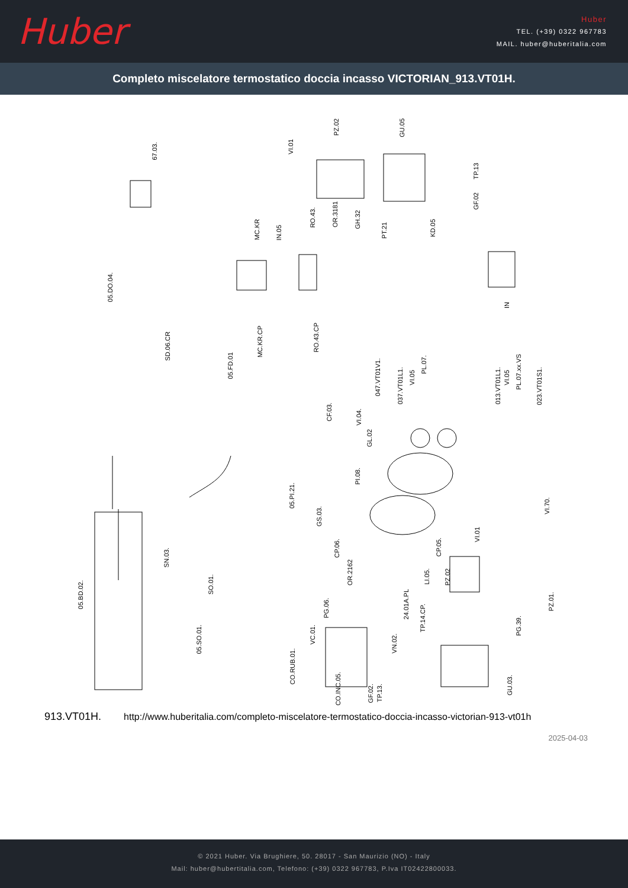Huber
Huber
TEL. (+39) 0322 967783
MAIL. huber@huberitalia.com
Completo miscelatore termostatico doccia incasso VICTORIAN_913.VT01H.
67.03.
VI.01
PZ.02
GU.05
TP.13
GF.02
MC.KR
IN.05
RO.43.
OR.3181
GH.32
PT.21
KD.05
05.DO.04.
MC.KR.CP
RO.43.CP
SD.06.CR
05.FD.01
047.VT01V1.
037.VT01L1.
VI.05
PL.07.
013.VT01L1.
VI.05
PL.07.xx.VS
023.VT01S1.
CF.03.
VI.04.
GL.02
PI.08.
05.PI.21.
GS.03.
VI.70.
CP.06.
CP.05.
OR.2162
VI.01
PZ.02
LI.05.
SN.03.
SO.01.
05.BD.02.
PG.06.
24.01A.PL
PZ.01.
TP.14.CP.
PG.39.
05.SO.01.
VC.01.
VN.02.
CO.RUB.01.
CO.INC.05.
GF.02.
TP.13.
GU.03.
IN
913.VT01H. http://www.huberitalia.com/completo-miscelatore-termostatico-doccia-incasso-victorian-913-vt01h
2025-04-03
© 2021 Huber. Via Brughiere, 50. 28017 - San Maurizio (NO) - Italy
Mail: huber@hubertitalia.com, Telefono: (+39) 0322 967783, P.Iva IT02422800033.